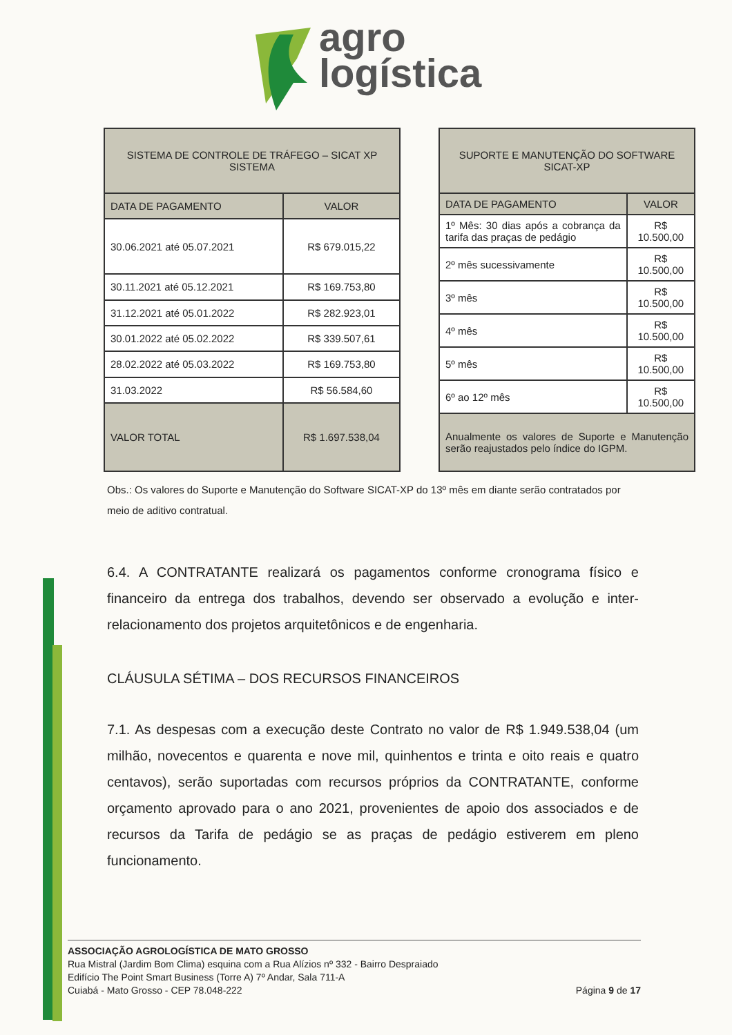agro
logística
| SISTEMA DE CONTROLE DE TRÁFEGO – SICAT XP SISTEMA | |
| --- | --- |
| DATA DE PAGAMENTO | VALOR |
| 30.06.2021 até 05.07.2021 | R$ 679.015,22 |
| 30.11.2021 até 05.12.2021 | R$ 169.753,80 |
| 31.12.2021 até 05.01.2022 | R$ 282.923,01 |
| 30.01.2022 até 05.02.2022 | R$ 339.507,61 |
| 28.02.2022 até 05.03.2022 | R$ 169.753,80 |
| 31.03.2022 | R$ 56.584,60 |
| VALOR TOTAL | R$ 1.697.538,04 |
| SUPORTE E MANUTENÇÃO DO SOFTWARE SICAT-XP | |
| --- | --- |
| DATA DE PAGAMENTO | VALOR |
| 1º Mês: 30 dias após a cobrança da tarifa das praças de pedágio | R$ 10.500,00 |
| 2º mês sucessivamente | R$ 10.500,00 |
| 3º mês | R$ 10.500,00 |
| 4º mês | R$ 10.500,00 |
| 5º mês | R$ 10.500,00 |
| 6º ao 12º mês | R$ 10.500,00 |
| Anualmente os valores de Suporte e Manutenção serão reajustados pelo índice do IGPM. | |
Obs.: Os valores do Suporte e Manutenção do Software SICAT-XP do 13º mês em diante serão contratados por meio de aditivo contratual.
6.4. A CONTRATANTE realizará os pagamentos conforme cronograma físico e financeiro da entrega dos trabalhos, devendo ser observado a evolução e inter-relacionamento dos projetos arquitetônicos e de engenharia.
CLÁUSULA SÉTIMA – DOS RECURSOS FINANCEIROS
7.1. As despesas com a execução deste Contrato no valor de R$ 1.949.538,04 (um milhão, novecentos e quarenta e nove mil, quinhentos e trinta e oito reais e quatro centavos), serão suportadas com recursos próprios da CONTRATANTE, conforme orçamento aprovado para o ano 2021, provenientes de apoio dos associados e de recursos da Tarifa de pedágio se as praças de pedágio estiverem em pleno funcionamento.
ASSOCIAÇÃO AGROLOGÍSTICA DE MATO GROSSO
Rua Mistral (Jardim Bom Clima) esquina com a Rua Alízios nº 332 - Bairro Despraiado
Edifício The Point Smart Business (Torre A) 7º Andar, Sala 711-A
Cuiabá - Mato Grosso - CEP 78.048-222
Página 9 de 17